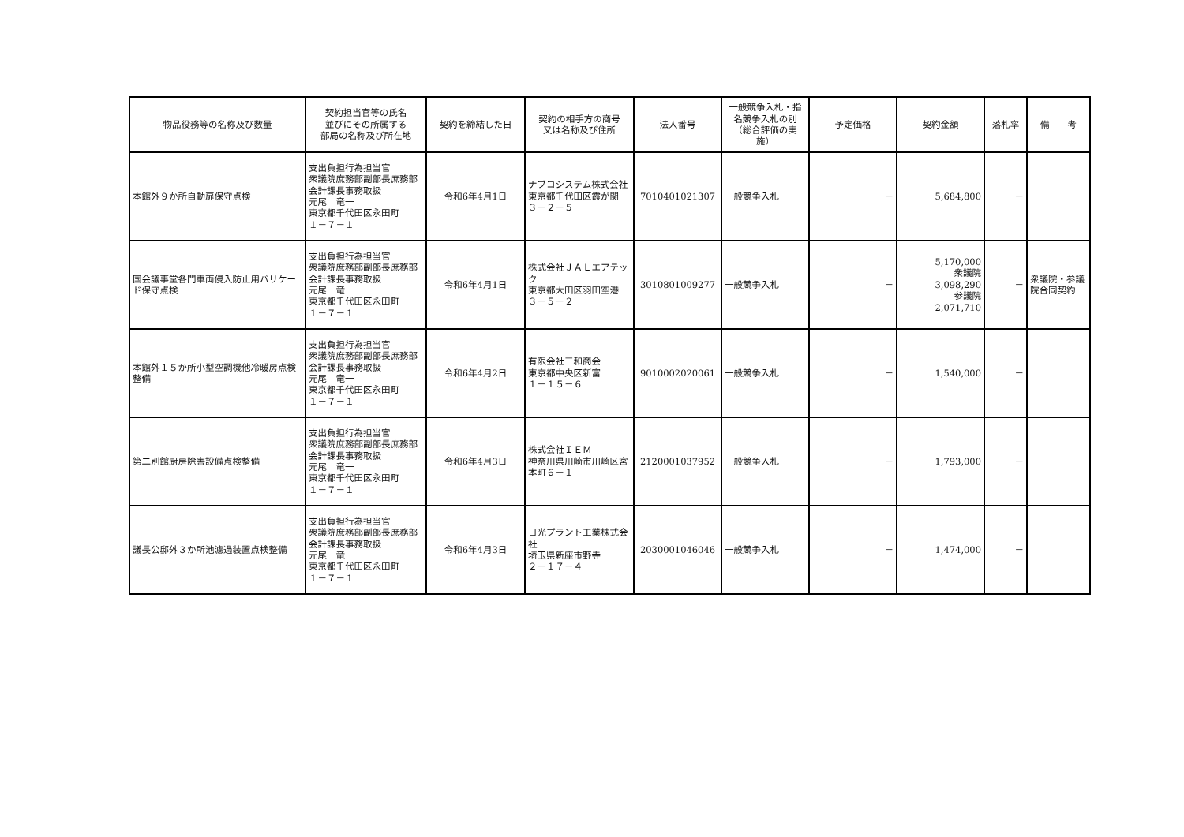| 物品役務等の名称及び数量 | 契約担当官等の氏名 並びにその所属する 部局の名称及び所在地 | 契約を締結した日 | 契約の相手方の商号 又は名称及び住所 | 法人番号 | 一般競争入札・指名競争入札の別（総合評価の実施） | 予定価格 | 契約金額 | 落札率 | 備 考 |
| --- | --- | --- | --- | --- | --- | --- | --- | --- | --- |
| 本館外９か所自動扉保守点検 | 支出負担行為担当官 衆議院庶務部副部長庶務部会計課長事務取扱 元尾 竜一 東京都千代田区永田町 １－７－１ | 令和6年4月1日 | ナブコシステム株式会社 東京都千代田区霞が関 ３－２－５ | 7010401021307 | 一般競争入札 | － | 5,684,800 | － | |
| 国会議事堂各門車両侵入防止用バリケード保守点検 | 支出負担行為担当官 衆議院庶務部副部長庶務部会計課長事務取扱 元尾 竜一 東京都千代田区永田町 １－７－１ | 令和6年4月1日 | 株式会社ＪＡＬエアテック 東京都大田区羽田空港 ３－５－２ | 3010801009277 | 一般競争入札 | － | 5,170,000 衆議院 3,098,290 参議院 2,071,710 | － | 衆議院・参議院合同契約 |
| 本館外１５か所小型空調機他冷暖房点検整備 | 支出負担行為担当官 衆議院庶務部副部長庶務部会計課長事務取扱 元尾 竜一 東京都千代田区永田町 １－７－１ | 令和6年4月2日 | 有限会社三和商会 東京都中央区新富 １－１５－６ | 9010002020061 | 一般競争入札 | － | 1,540,000 | － | |
| 第二別館厨房除害設備点検整備 | 支出負担行為担当官 衆議院庶務部副部長庶務部会計課長事務取扱 元尾 竜一 東京都千代田区永田町 １－７－１ | 令和6年4月3日 | 株式会社ＩＥＭ 神奈川県川崎市川崎区宮本町６－１ | 2120001037952 | 一般競争入札 | － | 1,793,000 | － | |
| 議長公邸外３か所池濾過装置点検整備 | 支出負担行為担当官 衆議院庶務部副部長庶務部会計課長事務取扱 元尾 竜一 東京都千代田区永田町 １－７－１ | 令和6年4月3日 | 日光プラント工業株式会社 埼玉県新座市野寺 ２－１７－４ | 2030001046046 | 一般競争入札 | － | 1,474,000 | － | |